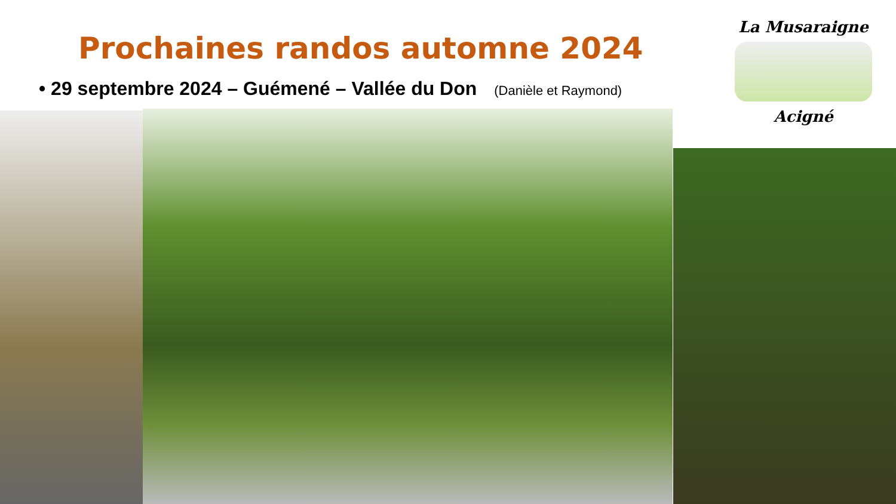Prochaines randos automne 2024
• 29 septembre 2024 – Guémené – Vallée du Don (Danièle et Raymond)
La Musaraigne
Acigné